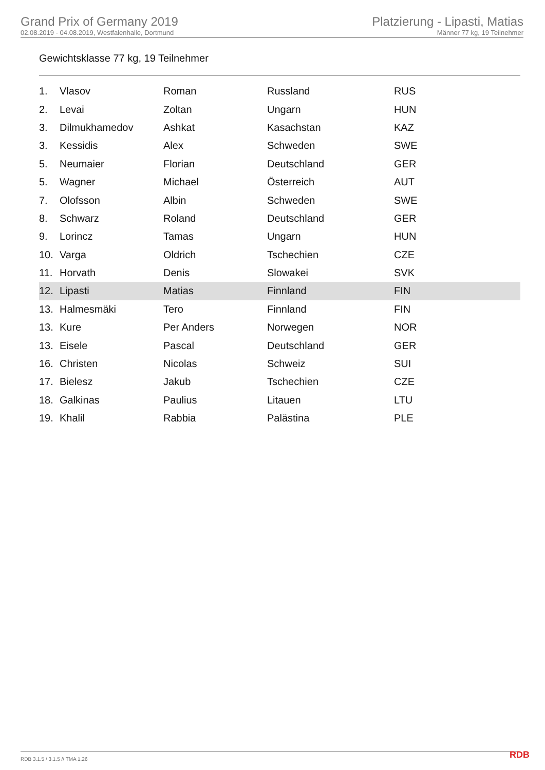Grand Prix of Germany 2019
02.08.2019 - 04.08.2019, Westfalenhalle, Dortmund
Platzierung - Lipasti, Matias
Männer 77 kg, 19 Teilnehmer
Gewichtsklasse 77 kg, 19 Teilnehmer
| 1. | Vlasov | Roman | Russland | RUS |
| 2. | Levai | Zoltan | Ungarn | HUN |
| 3. | Dilmukhamedov | Ashkat | Kasachstan | KAZ |
| 3. | Kessidis | Alex | Schweden | SWE |
| 5. | Neumaier | Florian | Deutschland | GER |
| 5. | Wagner | Michael | Österreich | AUT |
| 7. | Olofsson | Albin | Schweden | SWE |
| 8. | Schwarz | Roland | Deutschland | GER |
| 9. | Lorincz | Tamas | Ungarn | HUN |
| 10. | Varga | Oldrich | Tschechien | CZE |
| 11. | Horvath | Denis | Slowakei | SVK |
| 12. | Lipasti | Matias | Finnland | FIN |
| 13. | Halmesmäki | Tero | Finnland | FIN |
| 13. | Kure | Per Anders | Norwegen | NOR |
| 13. | Eisele | Pascal | Deutschland | GER |
| 16. | Christen | Nicolas | Schweiz | SUI |
| 17. | Bielesz | Jakub | Tschechien | CZE |
| 18. | Galkinas | Paulius | Litauen | LTU |
| 19. | Khalil | Rabbia | Palästina | PLE |
RDB 3.1.5 / 3.1.5 // TMA 1.26 RDB